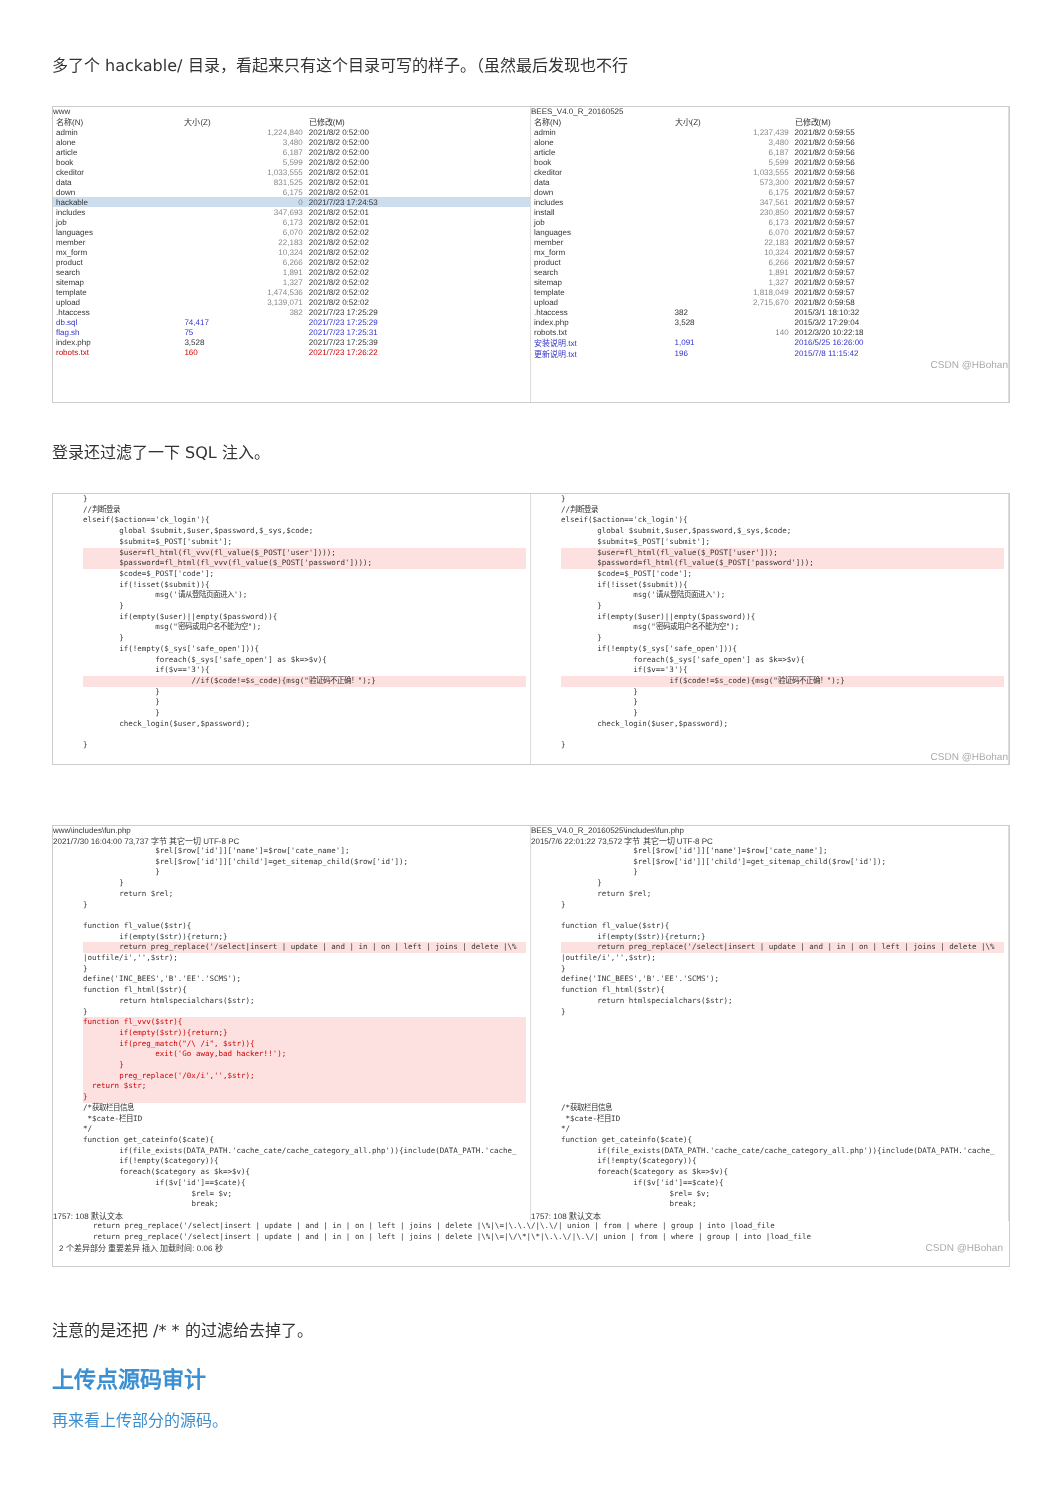多了个 hackable/ 目录，看起来只有这个目录可写的样子。（虽然最后发现也不行
www
| 名称(N) | 大小(Z) | 已修改(M) |
| --- | --- | --- |
| admin | 1,224,840 | 2021/8/2 0:52:00 |
| alone | 3,480 | 2021/8/2 0:52:00 |
| article | 6,187 | 2021/8/2 0:52:00 |
| book | 5,599 | 2021/8/2 0:52:00 |
| ckeditor | 1,033,555 | 2021/8/2 0:52:01 |
| data | 831,525 | 2021/8/2 0:52:01 |
| down | 6,175 | 2021/8/2 0:52:01 |
| hackable | 0 | 2021/7/23 17:24:53 |
| includes | 347,693 | 2021/8/2 0:52:01 |
| job | 6,173 | 2021/8/2 0:52:01 |
| languages | 6,070 | 2021/8/2 0:52:02 |
| member | 22,183 | 2021/8/2 0:52:02 |
| mx_form | 10,324 | 2021/8/2 0:52:02 |
| product | 6,266 | 2021/8/2 0:52:02 |
| search | 1,891 | 2021/8/2 0:52:02 |
| sitemap | 1,327 | 2021/8/2 0:52:02 |
| template | 1,474,536 | 2021/8/2 0:52:02 |
| upload | 3,139,071 | 2021/8/2 0:52:02 |
| .htaccess | 382 | 2021/7/23 17:25:29 |
| db.sql | 74,417 | 2021/7/23 17:25:29 |
| flag.sh | 75 | 2021/7/23 17:25:31 |
| index.php | 3,528 | 2021/7/23 17:25:39 |
| robots.txt | 160 | 2021/7/23 17:26:22 |
BEES_V4.0_R_20160525
| 名称(N) | 大小(Z) | 已修改(M) |
| --- | --- | --- |
| admin | 1,237,439 | 2021/8/2 0:59:55 |
| alone | 3,480 | 2021/8/2 0:59:56 |
| article | 6,187 | 2021/8/2 0:59:56 |
| book | 5,599 | 2021/8/2 0:59:56 |
| ckeditor | 1,033,555 | 2021/8/2 0:59:56 |
| data | 573,300 | 2021/8/2 0:59:57 |
| down | 6,175 | 2021/8/2 0:59:57 |
| includes | 347,561 | 2021/8/2 0:59:57 |
| install | 230,850 | 2021/8/2 0:59:57 |
| job | 6,173 | 2021/8/2 0:59:57 |
| languages | 6,070 | 2021/8/2 0:59:57 |
| member | 22,183 | 2021/8/2 0:59:57 |
| mx_form | 10,324 | 2021/8/2 0:59:57 |
| product | 6,266 | 2021/8/2 0:59:57 |
| search | 1,891 | 2021/8/2 0:59:57 |
| sitemap | 1,327 | 2021/8/2 0:59:57 |
| template | 1,818,049 | 2021/8/2 0:59:57 |
| upload | 2,715,670 | 2021/8/2 0:59:58 |
| .htaccess | 382 | 2015/3/1 18:10:32 |
| index.php | 3,528 | 2015/3/2 17:29:04 |
| robots.txt | 140 | 2012/3/20 10:22:18 |
| 安装说明.txt | 1,091 | 2016/5/25 16:26:00 |
| 更新说明.txt | 196 | 2015/7/8 11:15:42 |
CSDN @HBohan
登录还过滤了一下 SQL 注入。
}
//判断登录
elseif($action=='ck_login'){
	global $submit,$user,$password,$_sys,$code;
	$submit=$_POST['submit'];
	$user=fl_html(fl_vvv(fl_value($_POST['user'])));	$password=fl_html(fl_vvv(fl_value($_POST['password'])));	$code=$_POST['code'];
	if(!isset($submit)){
		msg('请从登陆页面进入');
	}
	if(empty($user)||empty($password)){
		msg("密码或用户名不能为空");
	}
	if(!empty($_sys['safe_open'])){
		foreach($_sys['safe_open'] as $k=>$v){
		if($v=='3'){
			//if($code!=$s_code){msg("验证码不正确！");}		}
		}
		}
	check_login($user,$password);

}
}
//判断登录
elseif($action=='ck_login'){
	global $submit,$user,$password,$_sys,$code;
	$submit=$_POST['submit'];
	$user=fl_html(fl_value($_POST['user']));	$password=fl_html(fl_value($_POST['password']));	$code=$_POST['code'];
	if(!isset($submit)){
		msg('请从登陆页面进入');
	}
	if(empty($user)||empty($password)){
		msg("密码或用户名不能为空");
	}
	if(!empty($_sys['safe_open'])){
		foreach($_sys['safe_open'] as $k=>$v){
		if($v=='3'){
			if($code!=$s_code){msg("验证码不正确！");}		}
		}
		}
	check_login($user,$password);

}
CSDN @HBohan
www\includes\fun.php
2021/7/30 16:04:00 73,737 字节 其它一切 UTF-8 PC
		$rel[$row['id']]['name']=$row['cate_name'];
		$rel[$row['id']]['child']=get_sitemap_child($row['id']);
		}
	}
	return $rel;
}

function fl_value($str){
	if(empty($str)){return;}
	return preg_replace('/select|insert | update | and | in | on | left | joins | delete |\%|outfile/i','',$str);
}
define('INC_BEES','B'.'EE'.'SCMS');
function fl_html($str){
	return htmlspecialchars($str);
}
function fl_vvv($str){
	if(empty($str)){return;}
	if(preg_match("/\ /i", $str)){
		exit('Go away,bad hacker!!');
	}
	preg_replace('/0x/i','',$str);
  return $str;
}/*获取栏目信息
 *$cate-栏目ID
*/
function get_cateinfo($cate){
	if(file_exists(DATA_PATH.'cache_cate/cache_category_all.php')){include(DATA_PATH.'cache_
	if(!empty($category)){
	foreach($category as $k=>$v){
		if($v['id']==$cate){
			$rel= $v;
			break;
1757: 108 默认文本
BEES_V4.0_R_20160525\includes\fun.php
2015/7/6 22:01:22 73,572 字节 其它一切 UTF-8 PC
		$rel[$row['id']]['name']=$row['cate_name'];
		$rel[$row['id']]['child']=get_sitemap_child($row['id']);
		}
	}
	return $rel;
}

function fl_value($str){
	if(empty($str)){return;}
	return preg_replace('/select|insert | update | and | in | on | left | joins | delete |\%|outfile/i','',$str);
}
define('INC_BEES','B'.'EE'.'SCMS');
function fl_html($str){
	return htmlspecialchars($str);
}








/*获取栏目信息
 *$cate-栏目ID
*/
function get_cateinfo($cate){
	if(file_exists(DATA_PATH.'cache_cate/cache_category_all.php')){include(DATA_PATH.'cache_
	if(!empty($category)){
	foreach($category as $k=>$v){
		if($v['id']==$cate){
			$rel= $v;
			break;
1757: 108 默认文本
return preg_replace('/select|insert | update | and | in | on | left | joins | delete |\%|\=|\.\.\/|\.\/| union | from | where | group | into |load_file
return preg_replace('/select|insert | update | and | in | on | left | joins | delete |\%|\=|\/\*|\*|\.\.\/|\.\/| union | from | where | group | into |load_file
2 个差异部分 重要差异 插入 加载时间: 0.06 秒 CSDN @HBohan
注意的是还把 /* * 的过滤给去掉了。
上传点源码审计
再来看上传部分的源码。